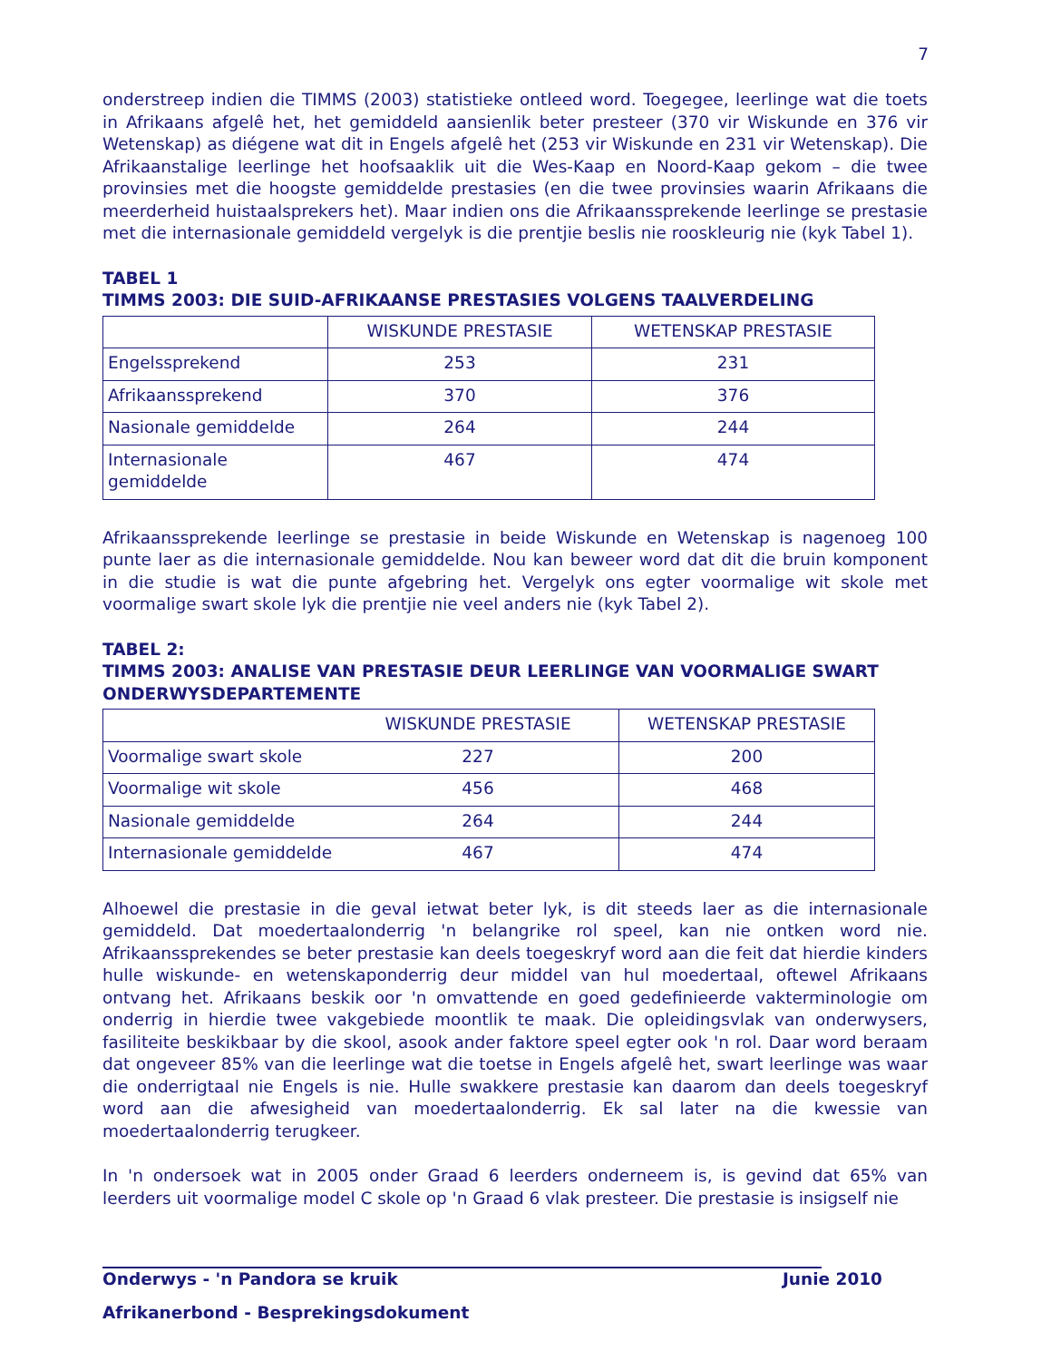7
onderstreep indien die TIMMS (2003) statistieke ontleed word. Toegegee, leerlinge wat die toets in Afrikaans afgelê het, het gemiddeld aansienlik beter presteer (370 vir Wiskunde en 376 vir Wetenskap) as diégene wat dit in Engels afgelê het (253 vir Wiskunde en 231 vir Wetenskap). Die Afrikaanstalige leerlinge het hoofsaaklik uit die Wes-Kaap en Noord-Kaap gekom – die twee provinsies met die hoogste gemiddelde prestasies (en die twee provinsies waarin Afrikaans die meerderheid huistaalsprekers het). Maar indien ons die Afrikaanssprekende leerlinge se prestasie met die internasionale gemiddeld vergelyk is die prentjie beslis nie rooskleurig nie (kyk Tabel 1).
TABEL 1
TIMMS 2003: DIE SUID-AFRIKAANSE PRESTASIES VOLGENS TAALVERDELING
| | WISKUNDE PRESTASIE | WETENSKAP PRESTASIE |
| --- | --- | --- |
| Engelssprekend | 253 | 231 |
| Afrikaanssprekend | 370 | 376 |
| Nasionale gemiddelde | 264 | 244 |
| Internasionale gemiddelde | 467 | 474 |
Afrikaanssprekende leerlinge se prestasie in beide Wiskunde en Wetenskap is nagenoeg 100 punte laer as die internasionale gemiddelde. Nou kan beweer word dat dit die bruin komponent in die studie is wat die punte afgebring het. Vergelyk ons egter voormalige wit skole met voormalige swart skole lyk die prentjie nie veel anders nie (kyk Tabel 2).
TABEL 2:
TIMMS 2003: ANALISE VAN PRESTASIE DEUR LEERLINGE VAN VOORMALIGE SWART ONDERWYSDEPARTEMENTE
| | WISKUNDE PRESTASIE | WETENSKAP PRESTASIE |
| --- | --- | --- |
| Voormalige swart skole | 227 | 200 |
| Voormalige wit skole | 456 | 468 |
| Nasionale gemiddelde | 264 | 244 |
| Internasionale gemiddelde | 467 | 474 |
Alhoewel die prestasie in die geval ietwat beter lyk, is dit steeds laer as die internasionale gemiddeld. Dat moedertaalonderrig 'n belangrike rol speel, kan nie ontken word nie. Afrikaanssprekendes se beter prestasie kan deels toegeskryf word aan die feit dat hierdie kinders hulle wiskunde- en wetenskaponderrig deur middel van hul moedertaal, oftewel Afrikaans ontvang het. Afrikaans beskik oor 'n omvattende en goed gedefinieerde vakterminologie om onderrig in hierdie twee vakgebiede moontlik te maak. Die opleidingsvlak van onderwysers, fasiliteite beskikbaar by die skool, asook ander faktore speel egter ook 'n rol. Daar word beraam dat ongeveer 85% van die leerlinge wat die toetse in Engels afgelê het, swart leerlinge was waar die onderrigtaal nie Engels is nie. Hulle swakkere prestasie kan daarom dan deels toegeskryf word aan die afwesigheid van moedertaalonderrig. Ek sal later na die kwessie van moedertaalonderrig terugkeer.
In 'n ondersoek wat in 2005 onder Graad 6 leerders onderneem is, is gevind dat 65% van leerders uit voormalige model C skole op 'n Graad 6 vlak presteer. Die prestasie is insigself nie
Onderwys - 'n Pandora se kruik Junie 2010
Afrikanerbond - Besprekingsdokument